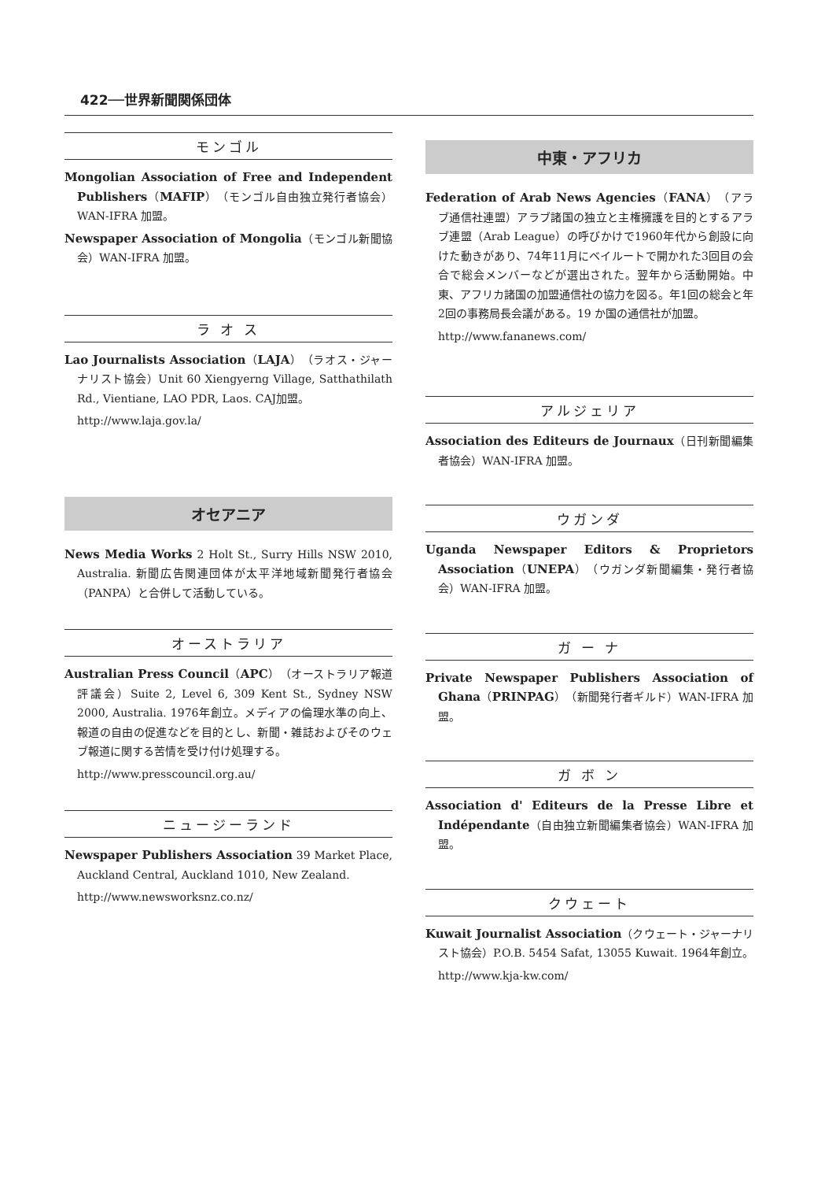422──世界新聞関係団体
モンゴル
Mongolian Association of Free and Independent Publishers（MAFIP）（モンゴル自由独立発行者協会）WAN-IFRA 加盟。
Newspaper Association of Mongolia（モンゴル新聞協会）WAN-IFRA 加盟。
ラ オ ス
Lao Journalists Association（LAJA）（ラオス・ジャーナリスト協会）Unit 60 Xiengyerng Village, Satthathilath Rd., Vientiane, LAO PDR, Laos. CAJ加盟。
http://www.laja.gov.la/
オセアニア
News Media Works 2 Holt St., Surry Hills NSW 2010, Australia. 新聞広告関連団体が太平洋地域新聞発行者協会（PANPA）と合併して活動している。
オーストラリア
Australian Press Council（APC）（オーストラリア報道評議会）Suite 2, Level 6, 309 Kent St., Sydney NSW 2000, Australia. 1976年創立。メディアの倫理水準の向上、報道の自由の促進などを目的とし、新聞・雑誌およびそのウェブ報道に関する苦情を受け付け処理する。
http://www.presscouncil.org.au/
ニュージーランド
Newspaper Publishers Association 39 Market Place, Auckland Central, Auckland 1010, New Zealand.
http://www.newsworksnz.co.nz/
中東・アフリカ
Federation of Arab News Agencies（FANA）（アラブ通信社連盟）アラブ諸国の独立と主権擁護を目的とするアラブ連盟（Arab League）の呼びかけで1960年代から創設に向けた動きがあり、74年11月にベイルートで開かれた3回目の会合で総会メンバーなどが選出された。翌年から活動開始。中東、アフリカ諸国の加盟通信社の協力を図る。年1回の総会と年2回の事務局長会議がある。19 か国の通信社が加盟。
http://www.fananews.com/
アルジェリア
Association des Editeurs de Journaux（日刊新聞編集者協会）WAN-IFRA 加盟。
ウガンダ
Uganda Newspaper Editors & Proprietors Association（UNEPA）（ウガンダ新聞編集・発行者協会）WAN-IFRA 加盟。
ガ ー ナ
Private Newspaper Publishers Association of Ghana（PRINPAG）（新聞発行者ギルド）WAN-IFRA 加盟。
ガ ボ ン
Association d' Editeurs de la Presse Libre et Indépendante（自由独立新聞編集者協会）WAN-IFRA 加盟。
クウェート
Kuwait Journalist Association（クウェート・ジャーナリスト協会）P.O.B. 5454 Safat, 13055 Kuwait. 1964年創立。
http://www.kja-kw.com/